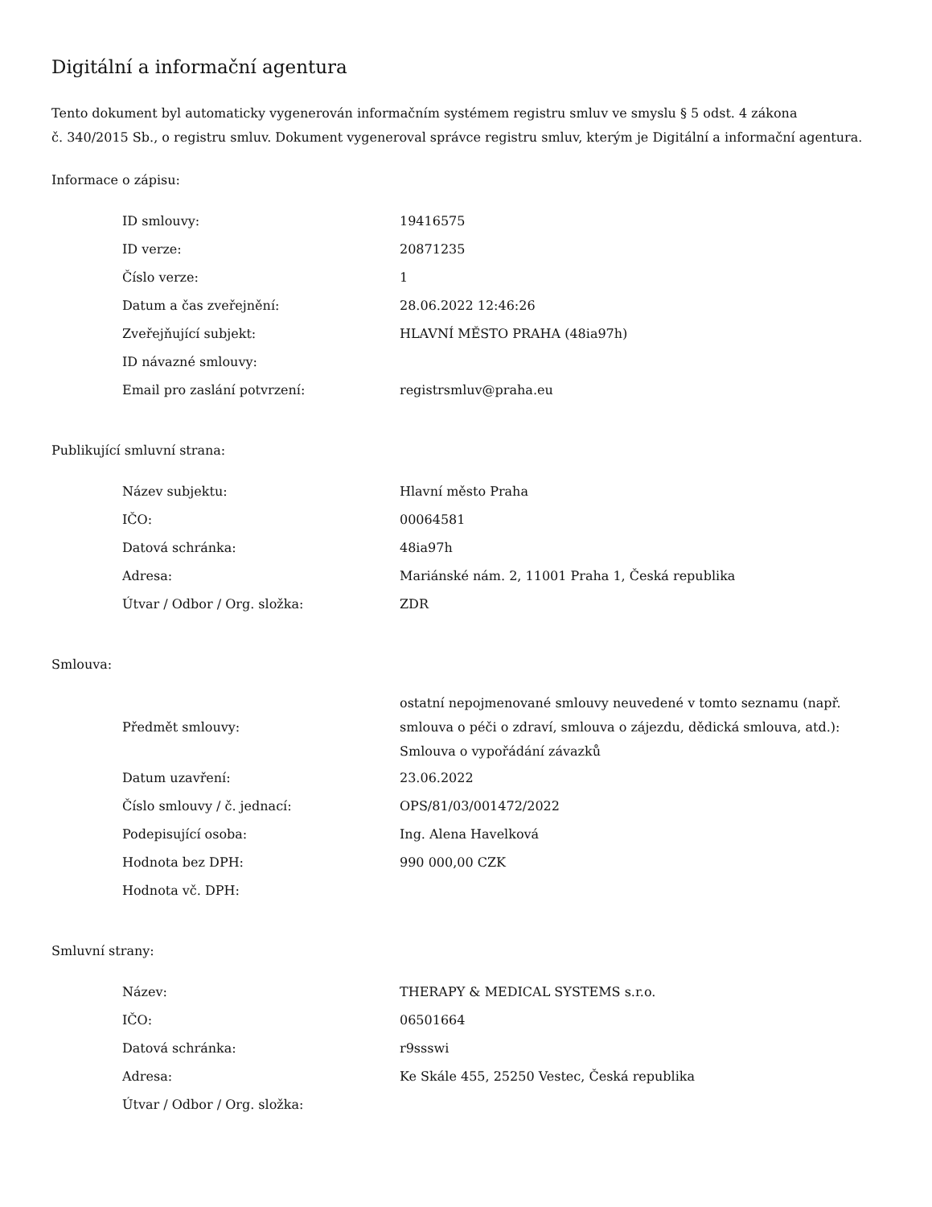Digitální a informační agentura
Tento dokument byl automaticky vygenerován informačním systémem registru smluv ve smyslu § 5 odst. 4 zákona
č. 340/2015 Sb., o registru smluv. Dokument vygeneroval správce registru smluv, kterým je Digitální a informační agentura.
Informace o zápisu:
| ID smlouvy: | 19416575 |
| ID verze: | 20871235 |
| Číslo verze: | 1 |
| Datum a čas zveřejnění: | 28.06.2022 12:46:26 |
| Zveřejňující subjekt: | HLAVNÍ MĚSTO PRAHA (48ia97h) |
| ID návazné smlouvy: | |
| Email pro zaslání potvrzení: | registrsmluv@praha.eu |
Publikující smluvní strana:
| Název subjektu: | Hlavní město Praha |
| IČO: | 00064581 |
| Datová schránka: | 48ia97h |
| Adresa: | Mariánské nám. 2, 11001 Praha 1, Česká republika |
| Útvar / Odbor / Org. složka: | ZDR |
Smlouva:
| Předmět smlouvy: | ostatní nepojmenované smlouvy neuvedené v tomto seznamu (např. smlouva o péči o zdraví, smlouva o zájezdu, dědická smlouva, atd.): Smlouva o vypořádání závazků |
| Datum uzavření: | 23.06.2022 |
| Číslo smlouvy / č. jednací: | OPS/81/03/001472/2022 |
| Podepisující osoba: | Ing. Alena Havelková |
| Hodnota bez DPH: | 990 000,00 CZK |
| Hodnota vč. DPH: | |
Smluvní strany:
| Název: | THERAPY & MEDICAL SYSTEMS s.r.o. |
| IČO: | 06501664 |
| Datová schránka: | r9ssswi |
| Adresa: | Ke Skále 455, 25250 Vestec, Česká republika |
| Útvar / Odbor / Org. složka: | |